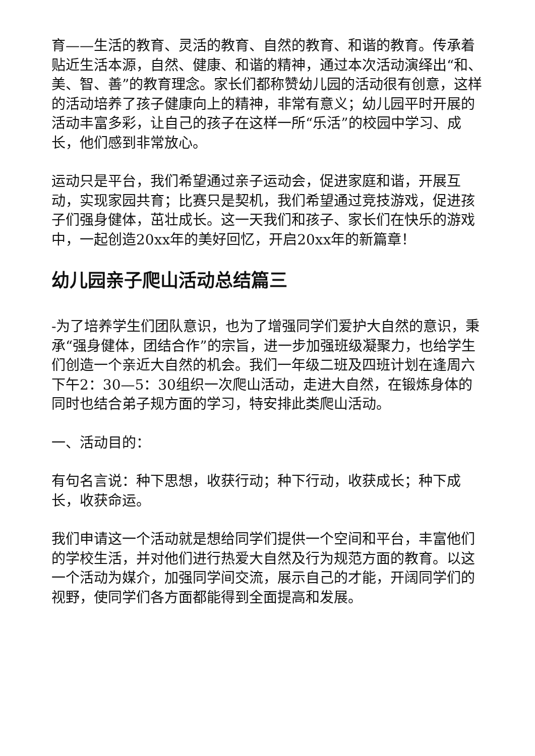育——生活的教育、灵活的教育、自然的教育、和谐的教育。传承着贴近生活本源，自然、健康、和谐的精神，通过本次活动演绎出“和、美、智、善”的教育理念。家长们都称赞幼儿园的活动很有创意，这样的活动培养了孩子健康向上的精神，非常有意义；幼儿园平时开展的活动丰富多彩，让自己的孩子在这样一所“乐活”的校园中学习、成长，他们感到非常放心。
运动只是平台，我们希望通过亲子运动会，促进家庭和谐，开展互动，实现家园共育；比赛只是契机，我们希望通过竞技游戏，促进孩子们强身健体，茁壮成长。这一天我们和孩子、家长们在快乐的游戏中，一起创造20xx年的美好回忆，开启20xx年的新篇章！
幼儿园亲子爬山活动总结篇三
-为了培养学生们团队意识，也为了增强同学们爱护大自然的意识，秉承“强身健体，团结合作”的宗旨，进一步加强班级凝聚力，也给学生们创造一个亲近大自然的机会。我们一年级二班及四班计划在逢周六下午2：30—5：30组织一次爬山活动，走进大自然，在锻炼身体的同时也结合弟子规方面的学习，特安排此类爬山活动。
一、活动目的：
有句名言说：种下思想，收获行动；种下行动，收获成长；种下成长，收获命运。
我们申请这一个活动就是想给同学们提供一个空间和平台，丰富他们的学校生活，并对他们进行热爱大自然及行为规范方面的教育。以这一个活动为媒介，加强同学间交流，展示自己的才能，开阔同学们的视野，使同学们各方面都能得到全面提高和发展。